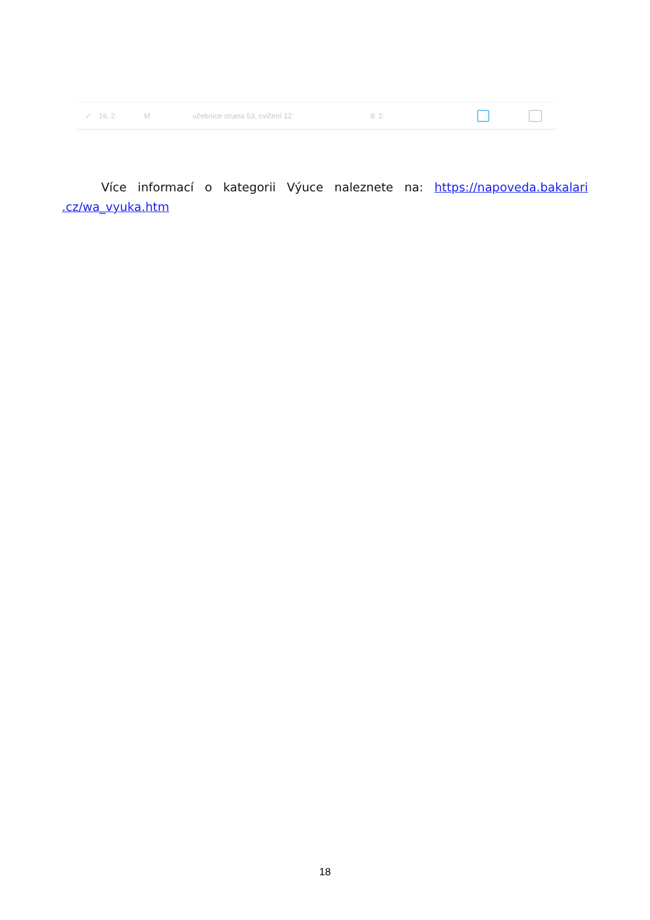✓ 16. 2. M učebnice strana 53, cvičení 12 8. 2.
Více informací o kategorii Výuce naleznete na: https://napoveda.bakalari .cz/wa_vyuka.htm
18